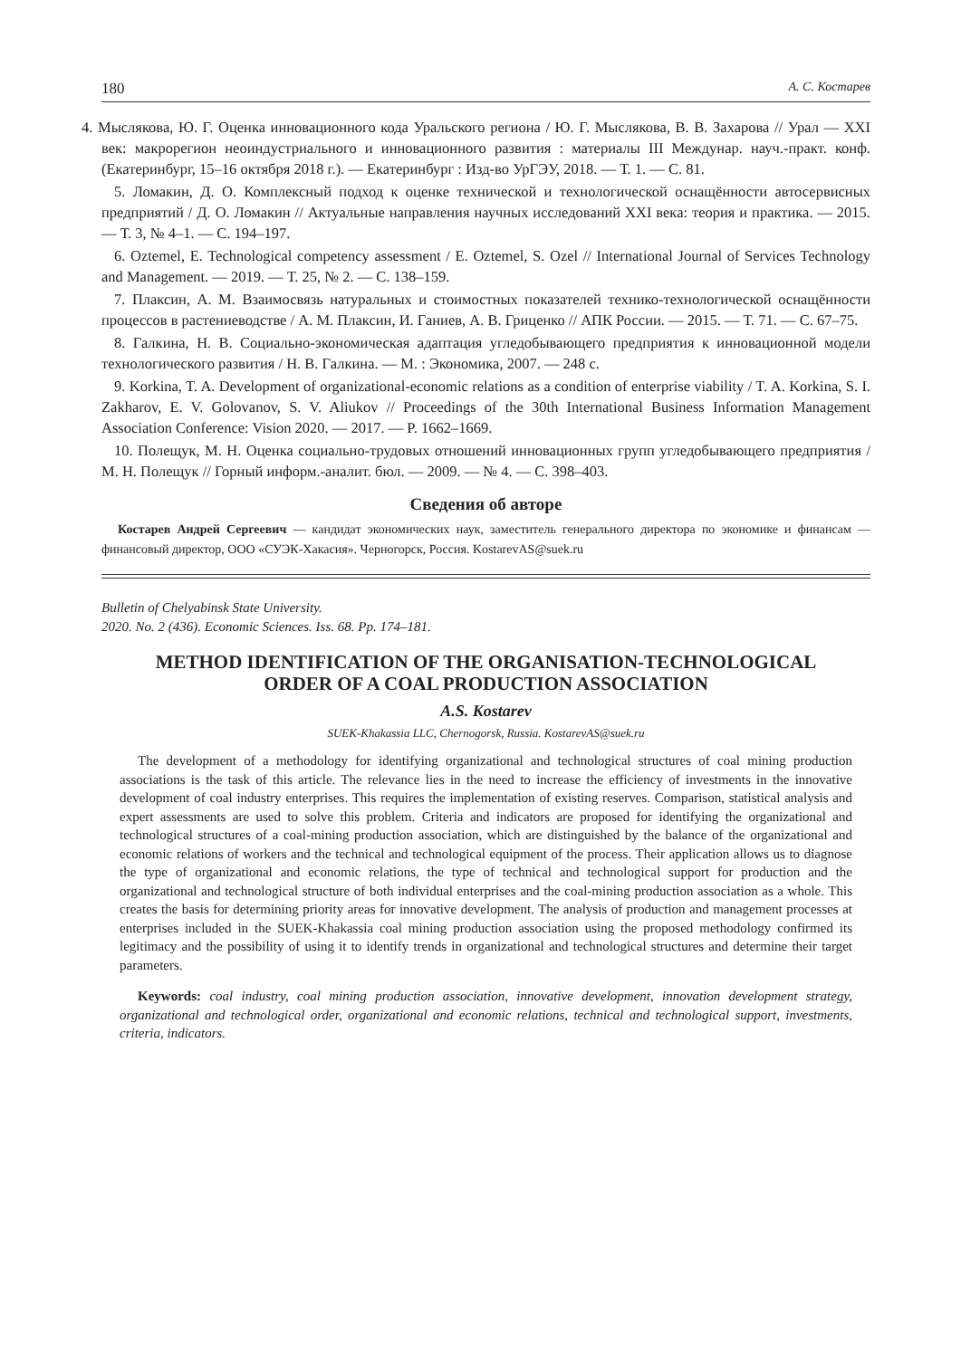180 А. С. Костарев
4. Мыслякова, Ю. Г. Оценка инновационного кода Уральского региона / Ю. Г. Мыслякова, В. В. Захарова // Урал — XXI век: макрорегион неоиндустриального и инновационного развития : материалы III Междунар. науч.-практ. конф. (Екатеринбург, 15–16 октября 2018 г.). — Екатеринбург : Изд-во УрГЭУ, 2018. — Т. 1. — С. 81.
5. Ломакин, Д. О. Комплексный подход к оценке технической и технологической оснащённости автосервисных предприятий / Д. О. Ломакин // Актуальные направления научных исследований XXI века: теория и практика. — 2015. — Т. 3, № 4–1. — С. 194–197.
6. Oztemel, E. Technological competency assessment / E. Oztemel, S. Ozel // International Journal of Services Technology and Management. — 2019. — Т. 25, № 2. — С. 138–159.
7. Плаксин, А. М. Взаимосвязь натуральных и стоимостных показателей технико-технологической оснащённости процессов в растениеводстве / А. М. Плаксин, И. Ганиев, А. В. Гриценко // АПК России. — 2015. — Т. 71. — С. 67–75.
8. Галкина, Н. В. Социально-экономическая адаптация угледобывающего предприятия к инновационной модели технологического развития / Н. В. Галкина. — М. : Экономика, 2007. — 248 с.
9. Korkina, T. A. Development of organizational-economic relations as a condition of enterprise viability / T. A. Korkina, S. I. Zakharov, E. V. Golovanov, S. V. Aliukov // Proceedings of the 30th International Business Information Management Association Conference: Vision 2020. — 2017. — P. 1662–1669.
10. Полещук, М. Н. Оценка социально-трудовых отношений инновационных групп угледобывающего предприятия / М. Н. Полещук // Горный информ.-аналит. бюл. — 2009. — № 4. — С. 398–403.
Сведения об авторе
Костарев Андрей Сергеевич — кандидат экономических наук, заместитель генерального директора по экономике и финансам — финансовый директор, ООО «СУЭК-Хакасия». Черногорск, Россия. KostarevAS@suek.ru
Bulletin of Chelyabinsk State University.
2020. No. 2 (436). Economic Sciences. Iss. 68. Pp. 174–181.
METHOD IDENTIFICATION OF THE ORGANISATION-TECHNOLOGICAL
ORDER OF A COAL PRODUCTION ASSOCIATION
A.S. Kostarev
SUEK-Khakassia LLC, Chernogorsk, Russia. KostarevAS@suek.ru
The development of a methodology for identifying organizational and technological structures of coal mining production associations is the task of this article. The relevance lies in the need to increase the efficiency of investments in the innovative development of coal industry enterprises. This requires the implementation of existing reserves. Comparison, statistical analysis and expert assessments are used to solve this problem. Criteria and indicators are proposed for identifying the organizational and technological structures of a coal-mining production association, which are distinguished by the balance of the organizational and economic relations of workers and the technical and technological equipment of the process. Their application allows us to diagnose the type of organizational and economic relations, the type of technical and technological support for production and the organizational and technological structure of both individual enterprises and the coal-mining production association as a whole. This creates the basis for determining priority areas for innovative development. The analysis of production and management processes at enterprises included in the SUEK-Khakassia coal mining production association using the proposed methodology confirmed its legitimacy and the possibility of using it to identify trends in organizational and technological structures and determine their target parameters.
Keywords: coal industry, coal mining production association, innovative development, innovation development strategy, organizational and technological order, organizational and economic relations, technical and technological support, investments, criteria, indicators.